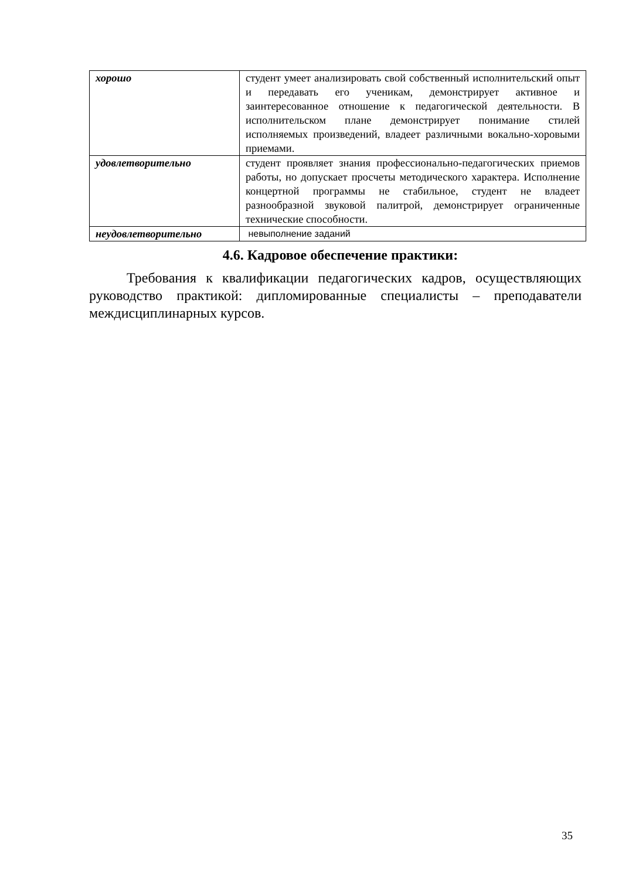| хорошо | студент умеет анализировать свой собственный исполнительский опыт и передавать его ученикам, демонстрирует активное и заинтересованное отношение к педагогической деятельности. В исполнительском плане демонстрирует понимание стилей исполняемых произведений, владеет различными вокально-хоровыми приемами. |
| удовлетворительно | студент проявляет знания профессионально-педагогических приемов работы, но допускает просчеты методического характера. Исполнение концертной программы не стабильное, студент не владеет разнообразной звуковой палитрой, демонстрирует ограниченные технические способности. |
| неудовлетворительно | невыполнение заданий |
4.6. Кадровое обеспечение практики:
Требования к квалификации педагогических кадров, осуществляющих руководство практикой: дипломированные специалисты – преподаватели междисциплинарных курсов.
35